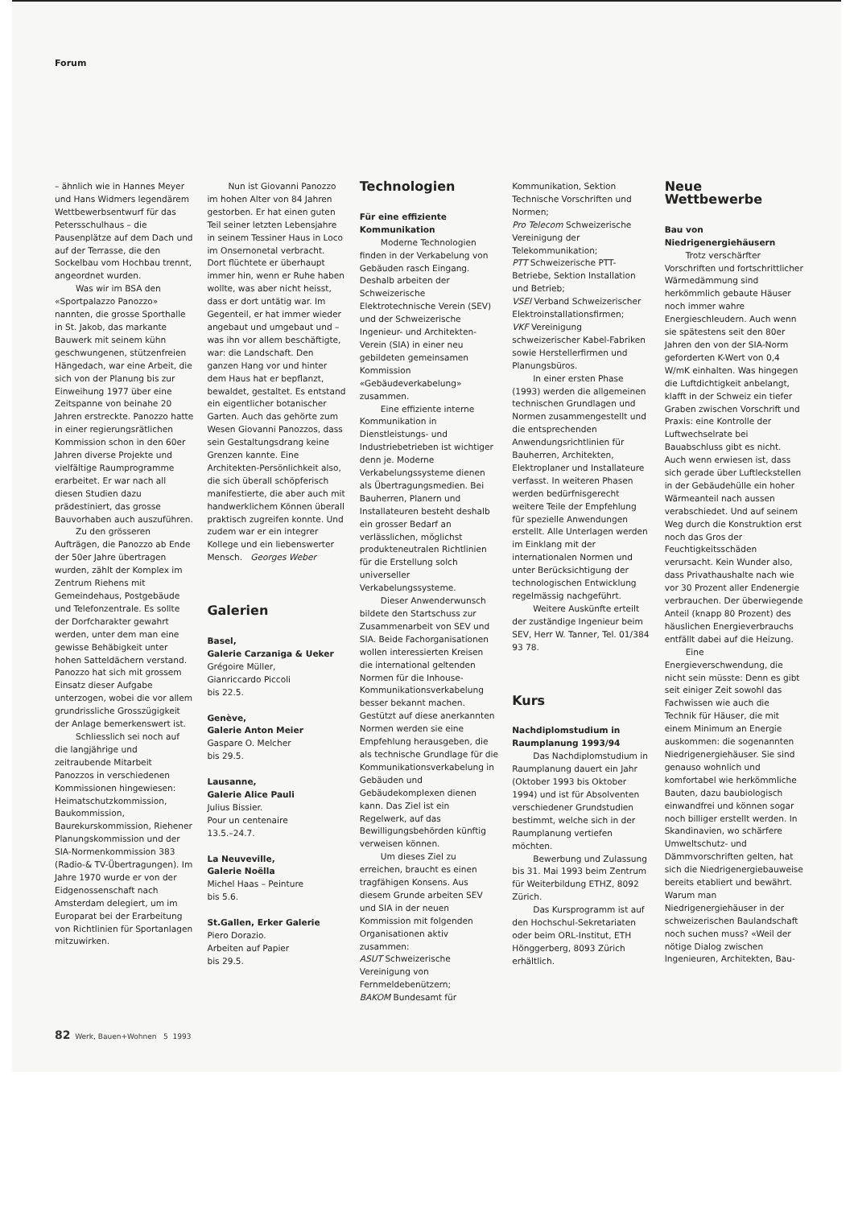Forum
– ähnlich wie in Hannes Meyer und Hans Widmers legendärem Wettbewerbsentwurf für das Petersschulhaus – die Pausenplätze auf dem Dach und auf der Terrasse, die den Sockelbau vom Hochbau trennt, angeordnet wurden.
Was wir im BSA den «Sportpalazzo Panozzo» nannten, die grosse Sporthalle in St. Jakob, das markante Bauwerk mit seinem kühn geschwungenen, stützenfreien Hängedach, war eine Arbeit, die sich von der Planung bis zur Einweihung 1977 über eine Zeitspanne von beinahe 20 Jahren erstreckte. Panozzo hatte in einer regierungsrätlichen Kommission schon in den 60er Jahren diverse Projekte und vielfältige Raumprogramme erarbeitet. Er war nach all diesen Studien dazu prädestiniert, das grosse Bauvorhaben auch auszuführen.
Zu den grösseren Aufträgen, die Panozzo ab Ende der 50er Jahre übertragen wurden, zählt der Komplex im Zentrum Riehens mit Gemeindehaus, Postgebäude und Telefonzentrale. Es sollte der Dorfcharakter gewahrt werden, unter dem man eine gewisse Behäbigkeit unter hohen Satteldächern verstand. Panozzo hat sich mit grossem Einsatz dieser Aufgabe unterzogen, wobei die vor allem grundrissliche Grosszügigkeit der Anlage bemerkenswert ist.
Schliesslich sei noch auf die langjährige und zeitraubende Mitarbeit Panozzos in verschiedenen Kommissionen hingewiesen: Heimatschutzkommission, Baukommission, Baurekurskommission, Riehener Planungskommission und der SIA-Normenkommission 383 (Radio-& TV-Übertragungen). Im Jahre 1970 wurde er von der Eidgenossenschaft nach Amsterdam delegiert, um im Europarat bei der Erarbeitung von Richtlinien für Sportanlagen mitzuwirken.
Nun ist Giovanni Panozzo im hohen Alter von 84 Jahren gestorben. Er hat einen guten Teil seiner letzten Lebensjahre in seinem Tessiner Haus in Loco im Onsernonetal verbracht. Dort flüchtete er überhaupt immer hin, wenn er Ruhe haben wollte, was aber nicht heisst, dass er dort untätig war. Im Gegenteil, er hat immer wieder angebaut und umgebaut und – was ihn vor allem beschäftigte, war: die Landschaft. Den ganzen Hang vor und hinter dem Haus hat er bepflanzt, bewaldet, gestaltet. Es entstand ein eigentlicher botanischer Garten. Auch das gehörte zum Wesen Giovanni Panozzos, dass sein Gestaltungsdrang keine Grenzen kannte. Eine Architekten-Persönlichkeit also, die sich überall schöpferisch manifestierte, die aber auch mit handwerklichem Können überall praktisch zugreifen konnte. Und zudem war er ein integrer Kollege und ein liebenswerter Mensch. Georges Weber
Galerien
Basel,
Galerie Carzaniga & Ueker
Grégoire Müller,
Gianriccardo Piccoli
bis 22.5.
Genève,
Galerie Anton Meier
Gaspare O. Melcher
bis 29.5.
Lausanne,
Galerie Alice Pauli
Julius Bissier.
Pour un centenaire
13.5.–24.7.
La Neuveville,
Galerie Noëlla
Michel Haas – Peinture
bis 5.6.
St.Gallen, Erker Galerie
Piero Dorazio.
Arbeiten auf Papier
bis 29.5.
Technologien
Für eine effiziente Kommunikation
Moderne Technologien finden in der Verkabelung von Gebäuden rasch Eingang. Deshalb arbeiten der Schweizerische Elektrotechnische Verein (SEV) und der Schweizerische Ingenieur- und Architekten-Verein (SIA) in einer neu gebildeten gemeinsamen Kommission «Gebäudeverkabelung» zusammen.
Eine effiziente interne Kommunikation in Dienstleistungs- und Industriebetrieben ist wichtiger denn je. Moderne Verkabelungssysteme dienen als Übertragungsmedien. Bei Bauherren, Planern und Installateuren besteht deshalb ein grosser Bedarf an verlässlichen, möglichst produkteneutralen Richtlinien für die Erstellung solch universeller Verkabelungssysteme.
Dieser Anwenderwunsch bildete den Startschuss zur Zusammenarbeit von SEV und SIA. Beide Fachorganisationen wollen interessierten Kreisen die international geltenden Normen für die Inhouse-Kommunikationsverkabelung besser bekannt machen. Gestützt auf diese anerkannten Normen werden sie eine Empfehlung herausgeben, die als technische Grundlage für die Kommunikationsverkabelung in Gebäuden und Gebäudekomplexen dienen kann. Das Ziel ist ein Regelwerk, auf das Bewilligungsbehörden künftig verweisen können.
Um dieses Ziel zu erreichen, braucht es einen tragfähigen Konsens. Aus diesem Grunde arbeiten SEV und SIA in der neuen Kommission mit folgenden Organisationen aktiv zusammen:
ASUT Schweizerische Vereinigung von Fernmeldebenützern;
BAKOM Bundesamt für
Kommunikation, Sektion Technische Vorschriften und Normen;
Pro Telecom Schweizerische Vereinigung der Telekommunikation;
PTT Schweizerische PTT-Betriebe, Sektion Installation und Betrieb;
VSEI Verband Schweizerischer Elektroinstallationsfirmen;
VKF Vereinigung schweizerischer Kabel-Fabriken sowie Herstellerfirmen und Planungsbüros.
In einer ersten Phase (1993) werden die allgemeinen technischen Grundlagen und Normen zusammengestellt und die entsprechenden Anwendungsrichtlinien für Bauherren, Architekten, Elektroplaner und Installateure verfasst. In weiteren Phasen werden bedürfnisgerecht weitere Teile der Empfehlung für spezielle Anwendungen erstellt. Alle Unterlagen werden im Einklang mit der internationalen Normen und unter Berücksichtigung der technologischen Entwicklung regelmässig nachgeführt.
Weitere Auskünfte erteilt der zuständige Ingenieur beim SEV, Herr W. Tanner, Tel. 01/384 93 78.
Kurs
Nachdiplomstudium in Raumplanung 1993/94
Das Nachdiplomstudium in Raumplanung dauert ein Jahr (Oktober 1993 bis Oktober 1994) und ist für Absolventen verschiedener Grundstudien bestimmt, welche sich in der Raumplanung vertiefen möchten.
Bewerbung und Zulassung bis 31. Mai 1993 beim Zentrum für Weiterbildung ETHZ, 8092 Zürich.
Das Kursprogramm ist auf den Hochschul-Sekretariaten oder beim ORL-Institut, ETH Hönggerberg, 8093 Zürich erhältlich.
Neue
Wettbewerbe
Bau von Niedrigenergiehäusern
Trotz verschärfter Vorschriften und fortschrittlicher Wärmedämmung sind herkömmlich gebaute Häuser noch immer wahre Energieschleudern. Auch wenn sie spätestens seit den 80er Jahren den von der SIA-Norm geforderten K-Wert von 0,4 W/mK einhalten. Was hingegen die Luftdichtigkeit anbelangt, klafft in der Schweiz ein tiefer Graben zwischen Vorschrift und Praxis: eine Kontrolle der Luftwechselrate bei Bauabschluss gibt es nicht. Auch wenn erwiesen ist, dass sich gerade über Luftleckstellen in der Gebäudehülle ein hoher Wärmeanteil nach aussen verabschiedet. Und auf seinem Weg durch die Konstruktion erst noch das Gros der Feuchtigkeitsschäden verursacht. Kein Wunder also, dass Privathaushalte nach wie vor 30 Prozent aller Endenergie verbrauchen. Der überwiegende Anteil (knapp 80 Prozent) des häuslichen Energieverbrauchs entfällt dabei auf die Heizung.
Eine Energieverschwendung, die nicht sein müsste: Denn es gibt seit einiger Zeit sowohl das Fachwissen wie auch die Technik für Häuser, die mit einem Minimum an Energie auskommen: die sogenannten Niedrigenergiehäuser. Sie sind genauso wohnlich und komfortabel wie herkömmliche Bauten, dazu baubiologisch einwandfrei und können sogar noch billiger erstellt werden. In Skandinavien, wo schärfere Umweltschutz- und Dämmvorschriften gelten, hat sich die Niedrigenergiebauweise bereits etabliert und bewährt. Warum man Niedrigenergiehäuser in der schweizerischen Baulandschaft noch suchen muss? «Weil der nötige Dialog zwischen Ingenieuren, Architekten, Bau-
82 Werk, Bauen+Wohnen 5 1993